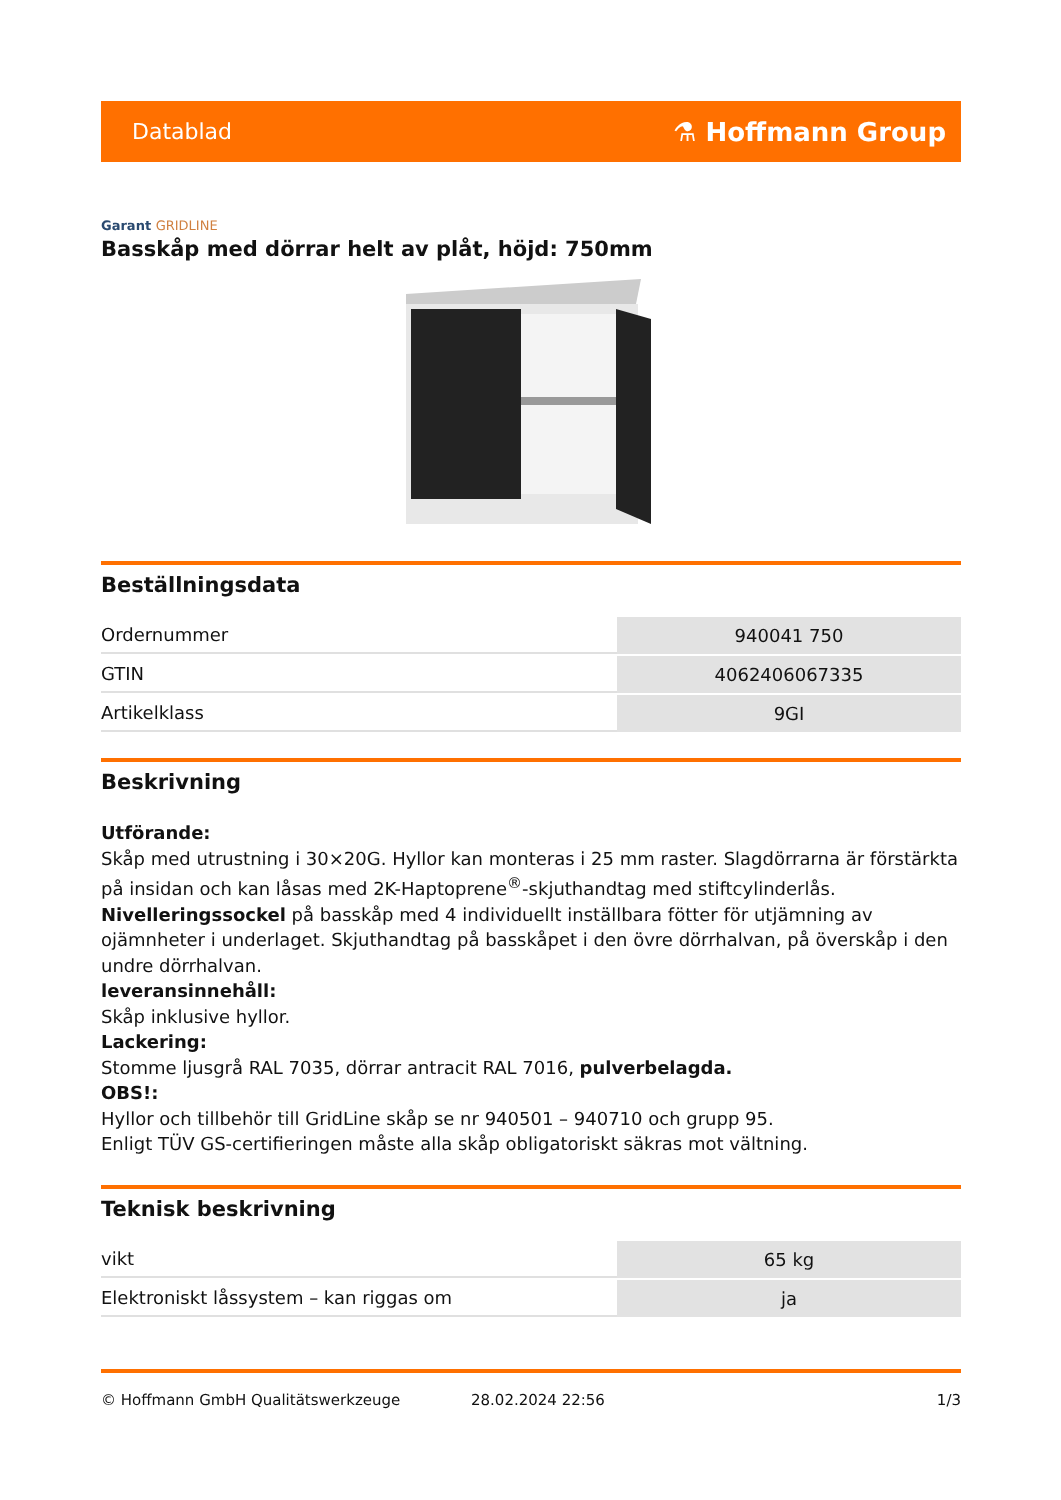Datablad
⚗ Hoffmann Group
Garant GRIDLINE
Basskåp med dörrar helt av plåt, höjd: 750mm
Beställningsdata
| Ordernummer | 940041 750 |
| GTIN | 4062406067335 |
| Artikelklass | 9GI |
Beskrivning
Utförande:
Skåp med utrustning i 30×20G. Hyllor kan monteras i 25 mm raster. Slagdörrarna är förstärkta på insidan och kan låsas med 2K-Haptoprene<sup>®</sup>-skjuthandtag med stiftcylinderlås. Nivelleringssockel på basskåp med 4 individuellt inställbara fötter för utjämning av ojämnheter i underlaget. Skjuthandtag på basskåpet i den övre dörrhalvan, på överskåp i den undre dörrhalvan.
leveransinnehåll:
Skåp inklusive hyllor.
Lackering:
Stomme ljusgrå RAL 7035, dörrar antracit RAL 7016, pulverbelagda.
OBS!:
Hyllor och tillbehör till GridLine skåp se nr 940501 – 940710 och grupp 95.
Enligt TÜV GS-certifieringen måste alla skåp obligatoriskt säkras mot vältning.
Teknisk beskrivning
| vikt | 65 kg |
| Elektroniskt låssystem – kan riggas om | ja |
© Hoffmann GmbH Qualitätswerkzeuge 28.02.2024 22:56 1/3